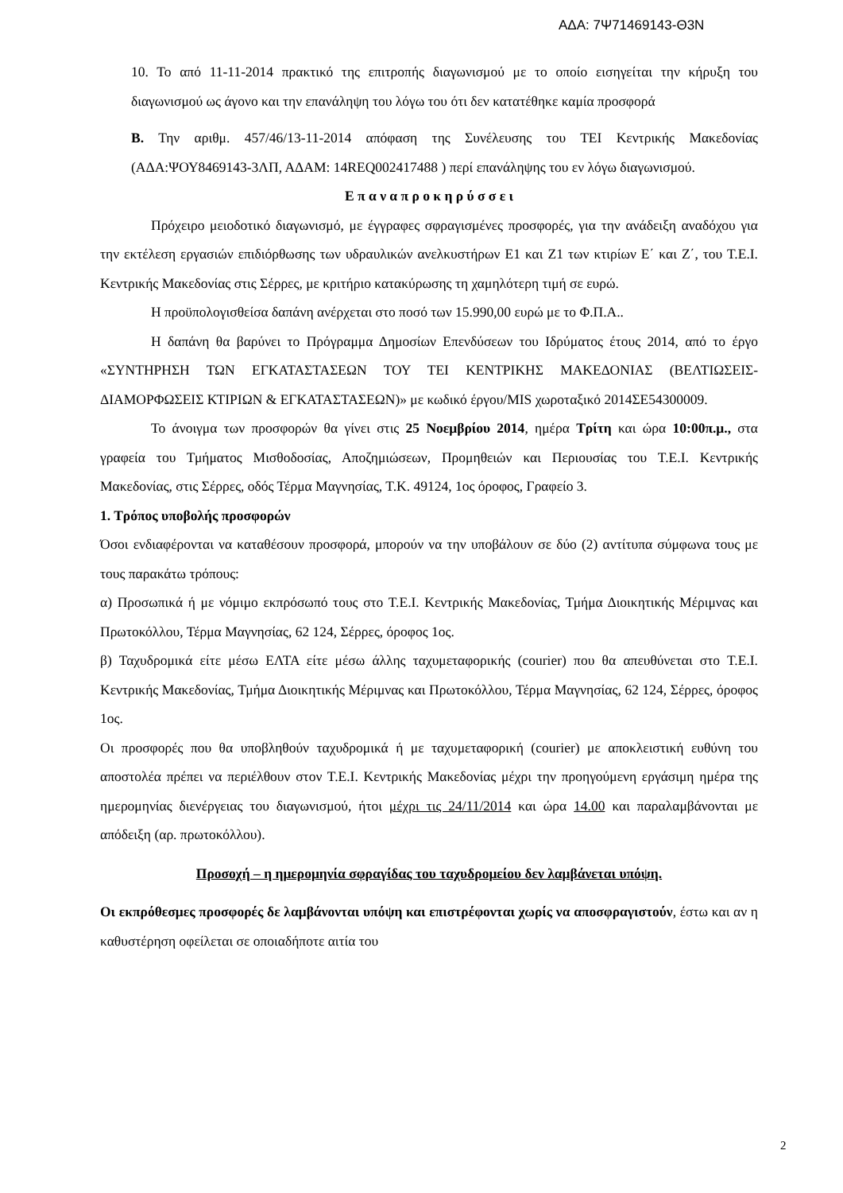ΑΔΑ: 7Ψ71469143-Θ3Ν
10. Το από 11-11-2014 πρακτικό της επιτροπής διαγωνισμού με το οποίο εισηγείται την κήρυξη του διαγωνισμού ως άγονο και την επανάληψη του λόγω του ότι δεν κατατέθηκε καμία προσφορά
Β. Την αριθμ. 457/46/13-11-2014 απόφαση της Συνέλευσης του ΤΕΙ Κεντρικής Μακεδονίας (ΑΔΑ:ΨΟΥ8469143-3ΛΠ, ΑΔΑΜ: 14REQ002417488 ) περί επανάληψης του εν λόγω διαγωνισμού.
Ε π α ν α π ρ ο κ η ρ ύ σ σ ε ι
Πρόχειρο μειοδοτικό διαγωνισμό, με έγγραφες σφραγισμένες προσφορές, για την ανάδειξη αναδόχου για την εκτέλεση εργασιών επιδιόρθωσης των υδραυλικών ανελκυστήρων Ε1 και Ζ1 των κτιρίων Ε΄ και Ζ΄, του Τ.Ε.Ι. Κεντρικής Μακεδονίας στις Σέρρες, με κριτήριο κατακύρωσης τη χαμηλότερη τιμή σε ευρώ.
Η προϋπολογισθείσα δαπάνη ανέρχεται στο ποσό των 15.990,00 ευρώ με το Φ.Π.Α..
Η δαπάνη θα βαρύνει το Πρόγραμμα Δημοσίων Επενδύσεων του Ιδρύματος έτους 2014, από το έργο «ΣΥΝΤΗΡΗΣΗ ΤΩΝ ΕΓΚΑΤΑΣΤΑΣΕΩΝ ΤΟΥ ΤΕΙ ΚΕΝΤΡΙΚΗΣ ΜΑΚΕΔΟΝΙΑΣ (ΒΕΛΤΙΩΣΕΙΣ-ΔΙΑΜΟΡΦΩΣΕΙΣ ΚΤΙΡΙΩΝ & ΕΓΚΑΤΑΣΤΑΣΕΩΝ)» με κωδικό έργου/MIS χωροταξικό 2014ΣΕ54300009.
Το άνοιγμα των προσφορών θα γίνει στις 25 Νοεμβρίου 2014, ημέρα Τρίτη και ώρα 10:00π.μ., στα γραφεία του Τμήματος Μισθοδοσίας, Αποζημιώσεων, Προμηθειών και Περιουσίας του Τ.Ε.Ι. Κεντρικής Μακεδονίας, στις Σέρρες, οδός Τέρμα Μαγνησίας, Τ.Κ. 49124, 1ος όροφος, Γραφείο 3.
1. Τρόπος υποβολής προσφορών
Όσοι ενδιαφέρονται να καταθέσουν προσφορά, μπορούν να την υποβάλουν σε δύο (2) αντίτυπα σύμφωνα τους με τους παρακάτω τρόπους:
α) Προσωπικά ή με νόμιμο εκπρόσωπό τους στο Τ.Ε.Ι. Κεντρικής Μακεδονίας, Τμήμα Διοικητικής Μέριμνας και Πρωτοκόλλου, Τέρμα Μαγνησίας, 62 124, Σέρρες, όροφος 1ος.
β) Ταχυδρομικά είτε μέσω ΕΛΤΑ είτε μέσω άλλης ταχυμεταφορικής (courier) που θα απευθύνεται στο Τ.Ε.Ι. Κεντρικής Μακεδονίας, Τμήμα Διοικητικής Μέριμνας και Πρωτοκόλλου, Τέρμα Μαγνησίας, 62 124, Σέρρες, όροφος 1ος.
Οι προσφορές που θα υποβληθούν ταχυδρομικά ή με ταχυμεταφορική (courier) με αποκλειστική ευθύνη του αποστολέα πρέπει να περιέλθουν στον Τ.Ε.Ι. Κεντρικής Μακεδονίας μέχρι την προηγούμενη εργάσιμη ημέρα της ημερομηνίας διενέργειας του διαγωνισμού, ήτοι μέχρι τις 24/11/2014 και ώρα 14.00 και παραλαμβάνονται με απόδειξη (αρ. πρωτοκόλλου).
Προσοχή – η ημερομηνία σφραγίδας του ταχυδρομείου δεν λαμβάνεται υπόψη.
Οι εκπρόθεσμες προσφορές δε λαμβάνονται υπόψη και επιστρέφονται χωρίς να αποσφραγιστούν, έστω και αν η καθυστέρηση οφείλεται σε οποιαδήποτε αιτία του
2